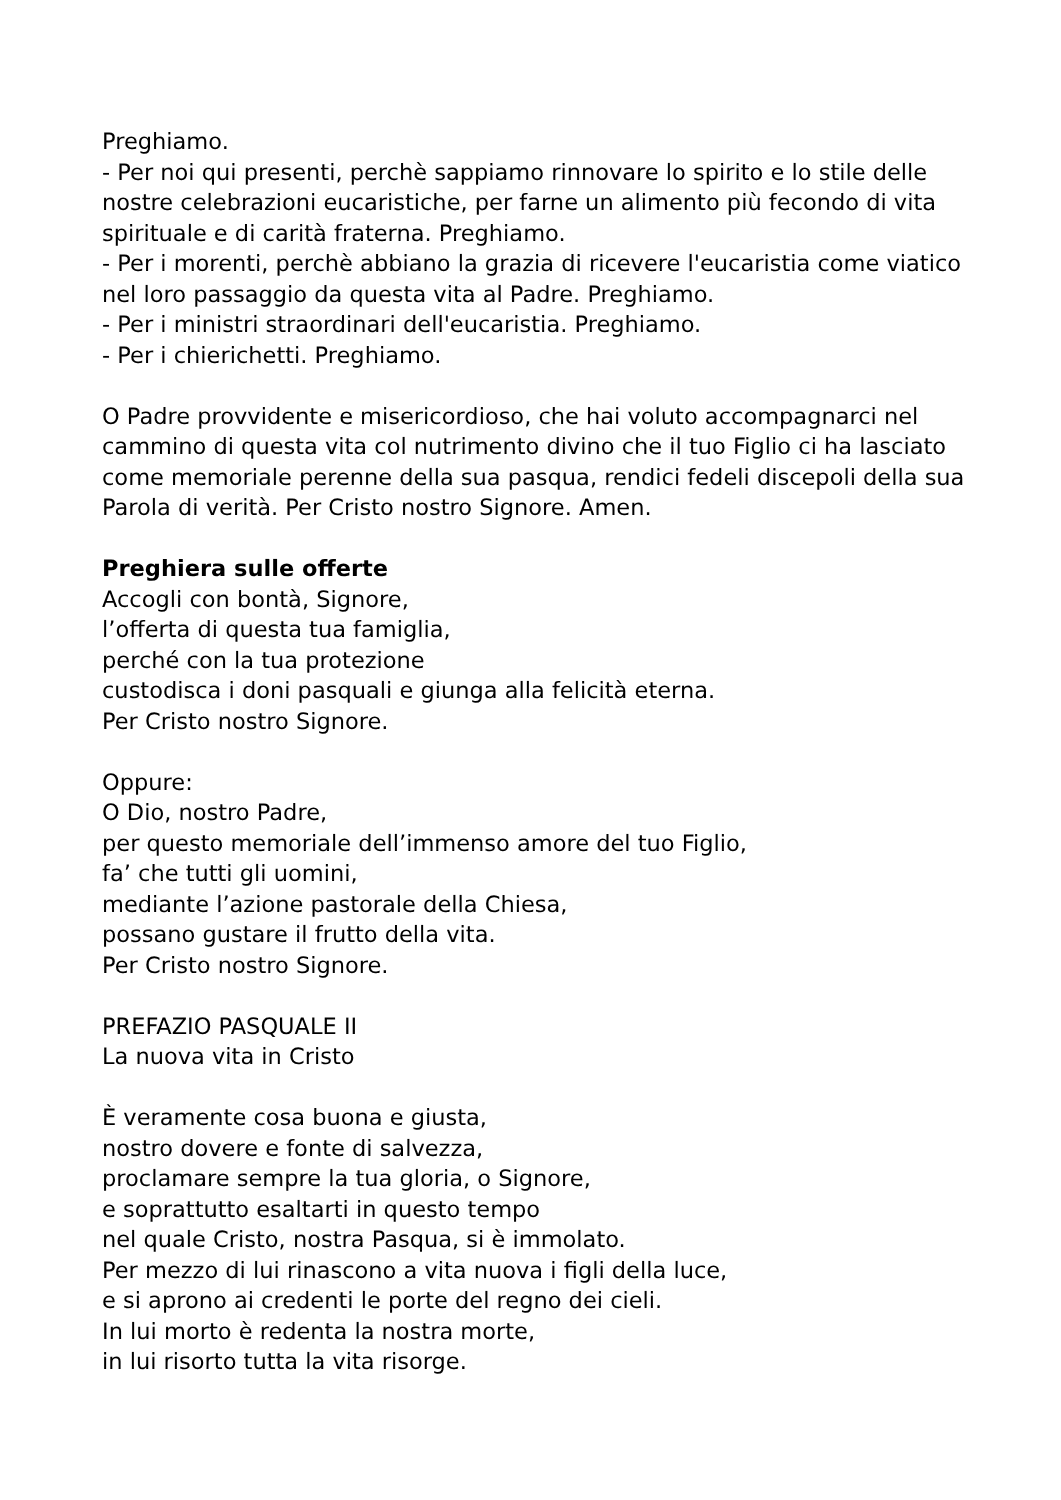Preghiamo.
- Per noi qui presenti, perchè sappiamo rinnovare lo spirito e lo stile delle nostre celebrazioni eucaristiche, per farne un alimento più fecondo di vita spirituale e di carità fraterna. Preghiamo.
- Per i morenti, perchè abbiano la grazia di ricevere l'eucaristia come viatico nel loro passaggio da questa vita al Padre. Preghiamo.
- Per i ministri straordinari dell'eucaristia. Preghiamo.
- Per i chierichetti. Preghiamo.
O Padre provvidente e misericordioso, che hai voluto accompagnarci nel cammino di questa vita col nutrimento divino che il tuo Figlio ci ha lasciato come memoriale perenne della sua pasqua, rendici fedeli discepoli della sua Parola di verità. Per Cristo nostro Signore. Amen.
Preghiera sulle offerte
Accogli con bontà, Signore,
l’offerta di questa tua famiglia,
perché con la tua protezione
custodisca i doni pasquali e giunga alla felicità eterna.
Per Cristo nostro Signore.
Oppure:
O Dio, nostro Padre,
per questo memoriale dell’immenso amore del tuo Figlio,
fa’ che tutti gli uomini,
mediante l’azione pastorale della Chiesa,
possano gustare il frutto della vita.
Per Cristo nostro Signore.
PREFAZIO PASQUALE II
La nuova vita in Cristo
È veramente cosa buona e giusta,
nostro dovere e fonte di salvezza,
proclamare sempre la tua gloria, o Signore,
e soprattutto esaltarti in questo tempo
nel quale Cristo, nostra Pasqua, si è immolato.
Per mezzo di lui rinascono a vita nuova i figli della luce,
e si aprono ai credenti le porte del regno dei cieli.
In lui morto è redenta la nostra morte,
in lui risorto tutta la vita risorge.